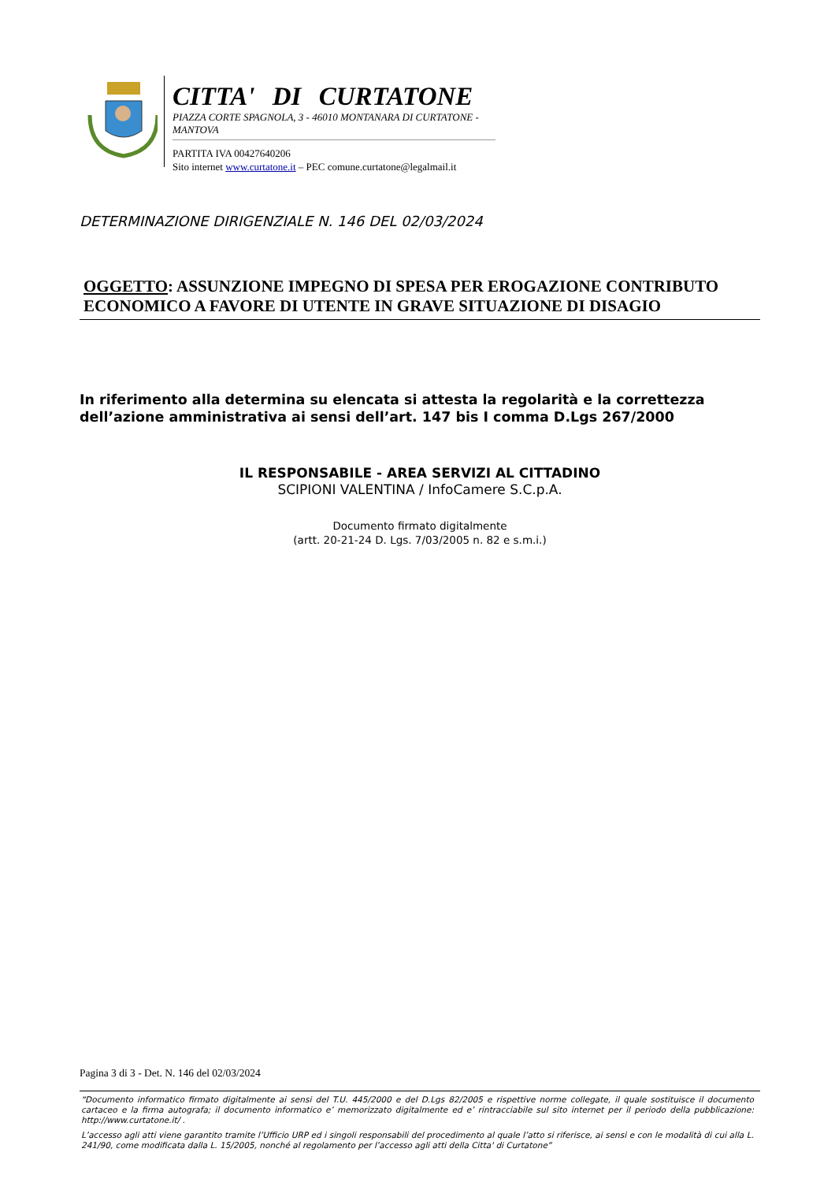CITTA' DI CURTATONE
PIAZZA CORTE SPAGNOLA, 3 - 46010 MONTANARA DI CURTATONE - MANTOVA
PARTITA IVA 00427640206
Sito internet www.curtatone.it – PEC comune.curtatone@legalmail.it
DETERMINAZIONE DIRIGENZIALE N. 146 DEL 02/03/2024
OGGETTO: ASSUNZIONE IMPEGNO DI SPESA PER EROGAZIONE CONTRIBUTO ECONOMICO A FAVORE DI UTENTE IN GRAVE SITUAZIONE DI DISAGIO
In riferimento alla determina su elencata si attesta la regolarità e la correttezza dell’azione amministrativa ai sensi dell’art. 147 bis I comma D.Lgs 267/2000
IL RESPONSABILE - AREA SERVIZI AL CITTADINO
SCIPIONI VALENTINA / InfoCamere S.C.p.A.
Documento firmato digitalmente
(artt. 20-21-24 D. Lgs. 7/03/2005 n. 82 e s.m.i.)
Pagina 3 di 3 - Det. N. 146 del 02/03/2024
“Documento informatico firmato digitalmente ai sensi del T.U. 445/2000 e del D.Lgs 82/2005 e rispettive norme collegate, il quale sostituisce il documento cartaceo e la firma autografa; il documento informatico e’ memorizzato digitalmente ed e’ rintracciabile sul sito internet per il periodo della pubblicazione: http://www.curtatone.it/ .
L’accesso agli atti viene garantito tramite l’Ufficio URP ed i singoli responsabili del procedimento al quale l’atto si riferisce, ai sensi e con le modalità di cui alla L. 241/90, come modificata dalla L. 15/2005, nonché al regolamento per l’accesso agli atti della Citta' di Curtatone”